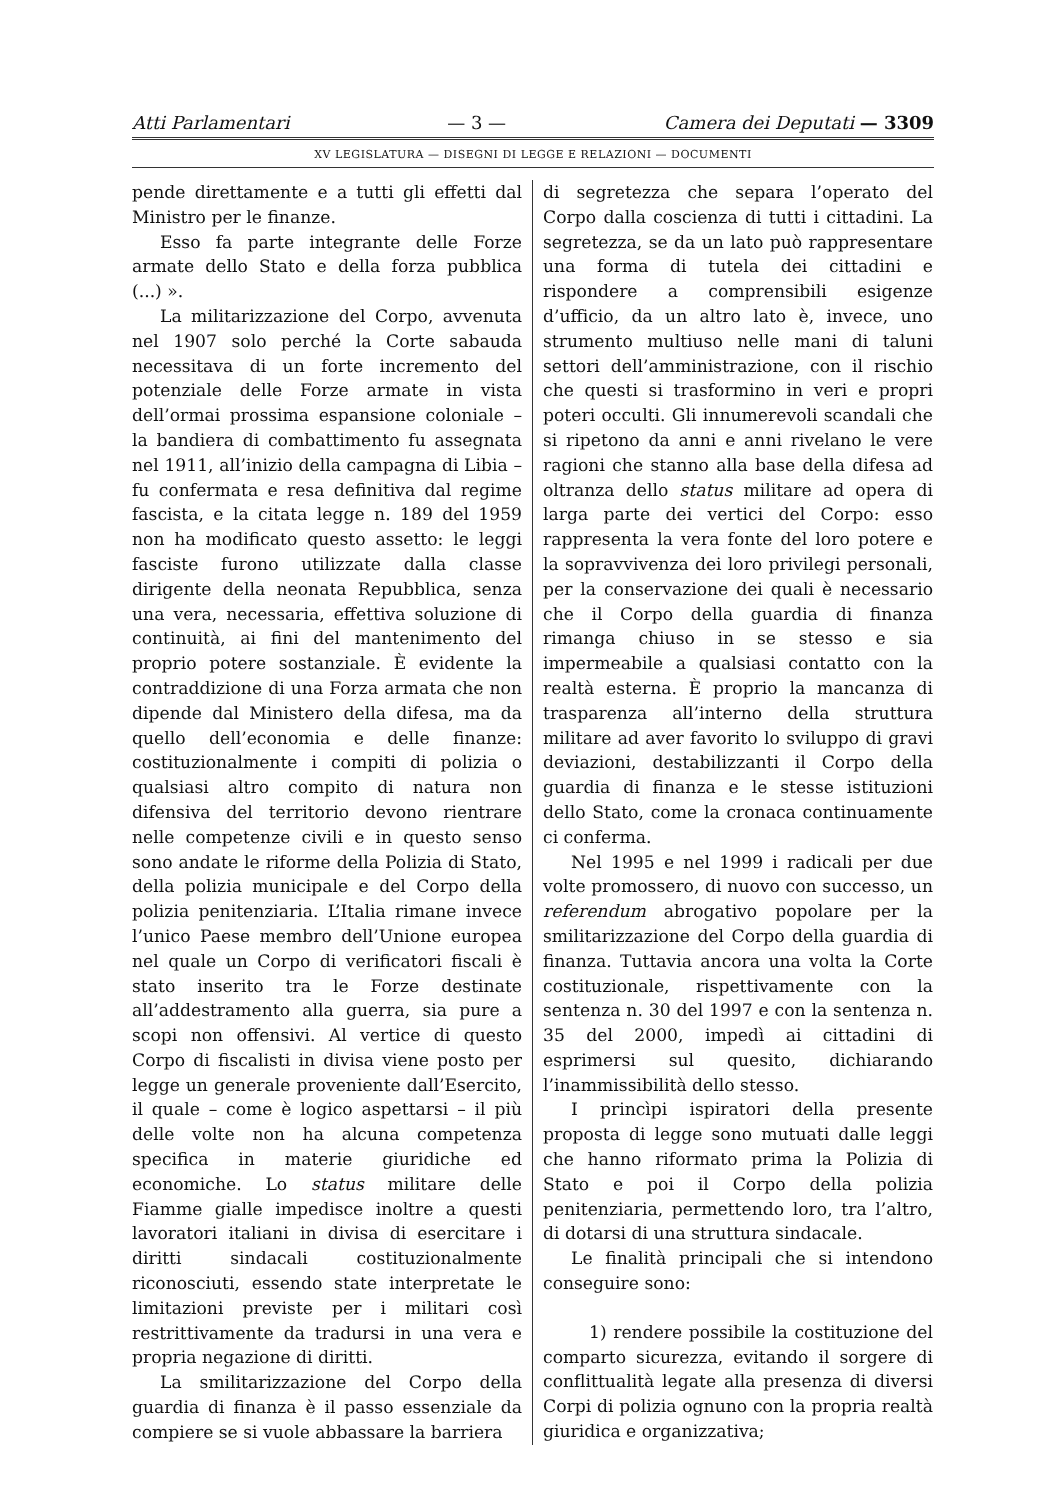Atti Parlamentari — 3 — Camera dei Deputati — 3309
XV LEGISLATURA — DISEGNI DI LEGGE E RELAZIONI — DOCUMENTI
pende direttamente e a tutti gli effetti dal Ministro per le finanze.
Esso fa parte integrante delle Forze armate dello Stato e della forza pubblica (...) ».
La militarizzazione del Corpo, avvenuta nel 1907 solo perché la Corte sabauda necessitava di un forte incremento del potenziale delle Forze armate in vista dell’ormai prossima espansione coloniale – la bandiera di combattimento fu assegnata nel 1911, all’inizio della campagna di Libia – fu confermata e resa definitiva dal regime fascista, e la citata legge n. 189 del 1959 non ha modificato questo assetto: le leggi fasciste furono utilizzate dalla classe dirigente della neonata Repubblica, senza una vera, necessaria, effettiva soluzione di continuità, ai fini del mantenimento del proprio potere sostanziale. È evidente la contraddizione di una Forza armata che non dipende dal Ministero della difesa, ma da quello dell’economia e delle finanze: costituzionalmente i compiti di polizia o qualsiasi altro compito di natura non difensiva del territorio devono rientrare nelle competenze civili e in questo senso sono andate le riforme della Polizia di Stato, della polizia municipale e del Corpo della polizia penitenziaria. L’Italia rimane invece l’unico Paese membro dell’Unione europea nel quale un Corpo di verificatori fiscali è stato inserito tra le Forze destinate all’addestramento alla guerra, sia pure a scopi non offensivi. Al vertice di questo Corpo di fiscalisti in divisa viene posto per legge un generale proveniente dall’Esercito, il quale – come è logico aspettarsi – il più delle volte non ha alcuna competenza specifica in materie giuridiche ed economiche. Lo status militare delle Fiamme gialle impedisce inoltre a questi lavoratori italiani in divisa di esercitare i diritti sindacali costituzionalmente riconosciuti, essendo state interpretate le limitazioni previste per i militari così restrittivamente da tradursi in una vera e propria negazione di diritti.
La smilitarizzazione del Corpo della guardia di finanza è il passo essenziale da compiere se si vuole abbassare la barriera
di segretezza che separa l’operato del Corpo dalla coscienza di tutti i cittadini. La segretezza, se da un lato può rappresentare una forma di tutela dei cittadini e rispondere a comprensibili esigenze d’ufficio, da un altro lato è, invece, uno strumento multiuso nelle mani di taluni settori dell’amministrazione, con il rischio che questi si trasformino in veri e propri poteri occulti. Gli innumerevoli scandali che si ripetono da anni e anni rivelano le vere ragioni che stanno alla base della difesa ad oltranza dello status militare ad opera di larga parte dei vertici del Corpo: esso rappresenta la vera fonte del loro potere e la sopravvivenza dei loro privilegi personali, per la conservazione dei quali è necessario che il Corpo della guardia di finanza rimanga chiuso in se stesso e sia impermeabile a qualsiasi contatto con la realtà esterna. È proprio la mancanza di trasparenza all’interno della struttura militare ad aver favorito lo sviluppo di gravi deviazioni, destabilizzanti il Corpo della guardia di finanza e le stesse istituzioni dello Stato, come la cronaca continuamente ci conferma.
Nel 1995 e nel 1999 i radicali per due volte promossero, di nuovo con successo, un referendum abrogativo popolare per la smilitarizzazione del Corpo della guardia di finanza. Tuttavia ancora una volta la Corte costituzionale, rispettivamente con la sentenza n. 30 del 1997 e con la sentenza n. 35 del 2000, impedì ai cittadini di esprimersi sul quesito, dichiarando l’inammissibilità dello stesso.
I princìpi ispiratori della presente proposta di legge sono mutuati dalle leggi che hanno riformato prima la Polizia di Stato e poi il Corpo della polizia penitenziaria, permettendo loro, tra l’altro, di dotarsi di una struttura sindacale.
Le finalità principali che si intendono conseguire sono:
1) rendere possibile la costituzione del comparto sicurezza, evitando il sorgere di conflittualità legate alla presenza di diversi Corpi di polizia ognuno con la propria realtà giuridica e organizzativa;